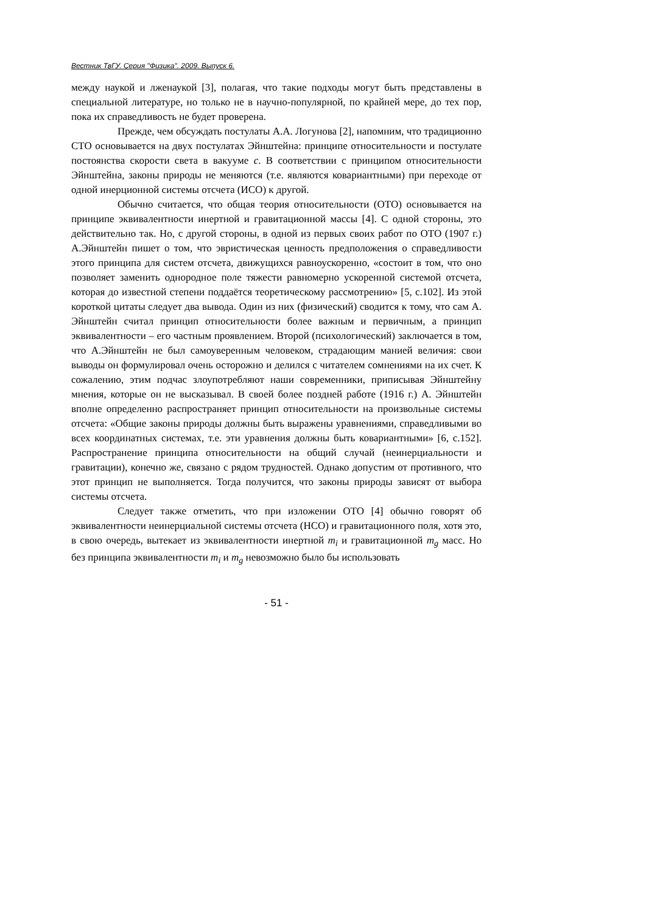Вестник ТвГУ. Серия "Физика". 2009. Выпуск 6.
между наукой и лженаукой [3], полагая, что такие подходы могут быть представлены в специальной литературе, но только не в научно-популярной, по крайней мере, до тех пор, пока их справедливость не будет проверена.
Прежде, чем обсуждать постулаты А.А. Логунова [2], напомним, что традиционно СТО основывается на двух постулатах Эйнштейна: принципе относительности и постулате постоянства скорости света в вакууме c. В соответствии с принципом относительности Эйнштейна, законы природы не меняются (т.е. являются ковариантными) при переходе от одной инерционной системы отсчета (ИСО) к другой.
Обычно считается, что общая теория относительности (ОТО) основывается на принципе эквивалентности инертной и гравитационной массы [4]. С одной стороны, это действительно так. Но, с другой стороны, в одной из первых своих работ по ОТО (1907 г.) А.Эйнштейн пишет о том, что эвристическая ценность предположения о справедливости этого принципа для систем отсчета, движущихся равноускоренно, «состоит в том, что оно позволяет заменить однородное поле тяжести равномерно ускоренной системой отсчета, которая до известной степени поддаётся теоретическому рассмотрению» [5, с.102]. Из этой короткой цитаты следует два вывода. Один из них (физический) сводится к тому, что сам А. Эйнштейн считал принцип относительности более важным и первичным, а принцип эквивалентности – его частным проявлением. Второй (психологический) заключается в том, что А.Эйнштейн не был самоуверенным человеком, страдающим манией величия: свои выводы он формулировал очень осторожно и делился с читателем сомнениями на их счет. К сожалению, этим подчас злоупотребляют наши современники, приписывая Эйнштейну мнения, которые он не высказывал. В своей более поздней работе (1916 г.) А. Эйнштейн вполне определенно распространяет принцип относительности на произвольные системы отсчета: «Общие законы природы должны быть выражены уравнениями, справедливыми во всех координатных системах, т.е. эти уравнения должны быть ковариантными» [6, с.152]. Распространение принципа относительности на общий случай (неинерциальности и гравитации), конечно же, связано с рядом трудностей. Однако допустим от противного, что этот принцип не выполняется. Тогда получится, что законы природы зависят от выбора системы отсчета.
Следует также отметить, что при изложении ОТО [4] обычно говорят об эквивалентности неинерциальной системы отсчета (НСО) и гравитационного поля, хотя это, в свою очередь, вытекает из эквивалентности инертной m<sub>i</sub> и гравитационной m<sub>g</sub> масс. Но без принципа эквивалентности m<sub>i</sub> и m<sub>g</sub> невозможно было бы использовать
- 51 -